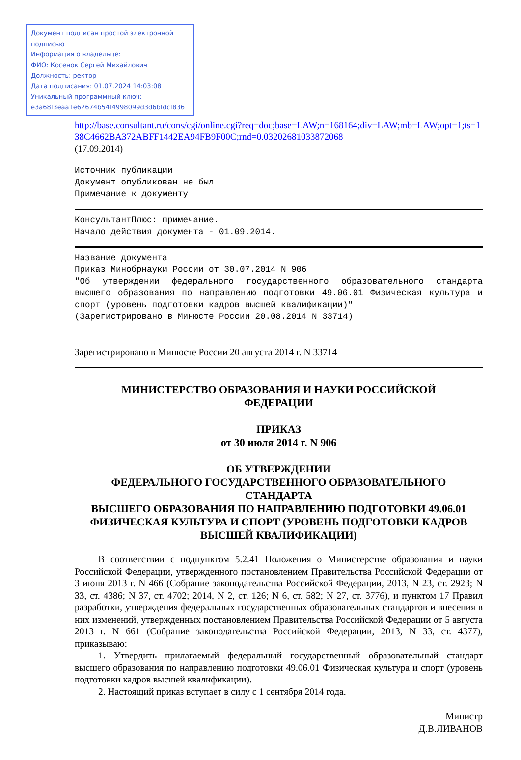Документ подписан простой электронной подписью
Информация о владельце:
ФИО: Косенок Сергей Михайлович
Должность: ректор
Дата подписания: 01.07.2024 14:03:08
Уникальный программный ключ:
e3a68f3eaa1e62674b54f4998099d3d6bfdcf836
http://base.consultant.ru/cons/cgi/online.cgi?req=doc;base=LAW;n=168164;div=LAW;mb=LAW;opt=1;ts=138C4662BA372ABFF1442EA94FB9F00C;rnd=0.03202681033872068
(17.09.2014)
Источник публикации
Документ опубликован не был
Примечание к документу
КонсультантПлюс: примечание.
Начало действия документа - 01.09.2014.
Название документа
Приказ Минобрнауки России от 30.07.2014 N 906
"Об утверждении федерального государственного образовательного стандарта высшего образования по направлению подготовки 49.06.01 Физическая культура и спорт (уровень подготовки кадров высшей квалификации)"
(Зарегистрировано в Минюсте России 20.08.2014 N 33714)
Зарегистрировано в Минюсте России 20 августа 2014 г. N 33714
МИНИСТЕРСТВО ОБРАЗОВАНИЯ И НАУКИ РОССИЙСКОЙ
ФЕДЕРАЦИИ
ПРИКАЗ
от 30 июля 2014 г. N 906
ОБ УТВЕРЖДЕНИИ
ФЕДЕРАЛЬНОГО ГОСУДАРСТВЕННОГО ОБРАЗОВАТЕЛЬНОГО
СТАНДАРТА
ВЫСШЕГО ОБРАЗОВАНИЯ ПО НАПРАВЛЕНИЮ ПОДГОТОВКИ 49.06.01
ФИЗИЧЕСКАЯ КУЛЬТУРА И СПОРТ (УРОВЕНЬ ПОДГОТОВКИ КАДРОВ
ВЫСШЕЙ КВАЛИФИКАЦИИ)
В соответствии с подпунктом 5.2.41 Положения о Министерстве образования и науки Российской Федерации, утвержденного постановлением Правительства Российской Федерации от 3 июня 2013 г. N 466 (Собрание законодательства Российской Федерации, 2013, N 23, ст. 2923; N 33, ст. 4386; N 37, ст. 4702; 2014, N 2, ст. 126; N 6, ст. 582; N 27, ст. 3776), и пунктом 17 Правил разработки, утверждения федеральных государственных образовательных стандартов и внесения в них изменений, утвержденных постановлением Правительства Российской Федерации от 5 августа 2013 г. N 661 (Собрание законодательства Российской Федерации, 2013, N 33, ст. 4377), приказываю:
1. Утвердить прилагаемый федеральный государственный образовательный стандарт высшего образования по направлению подготовки 49.06.01 Физическая культура и спорт (уровень подготовки кадров высшей квалификации).
2. Настоящий приказ вступает в силу с 1 сентября 2014 года.
Министр
Д.В.ЛИВАНОВ